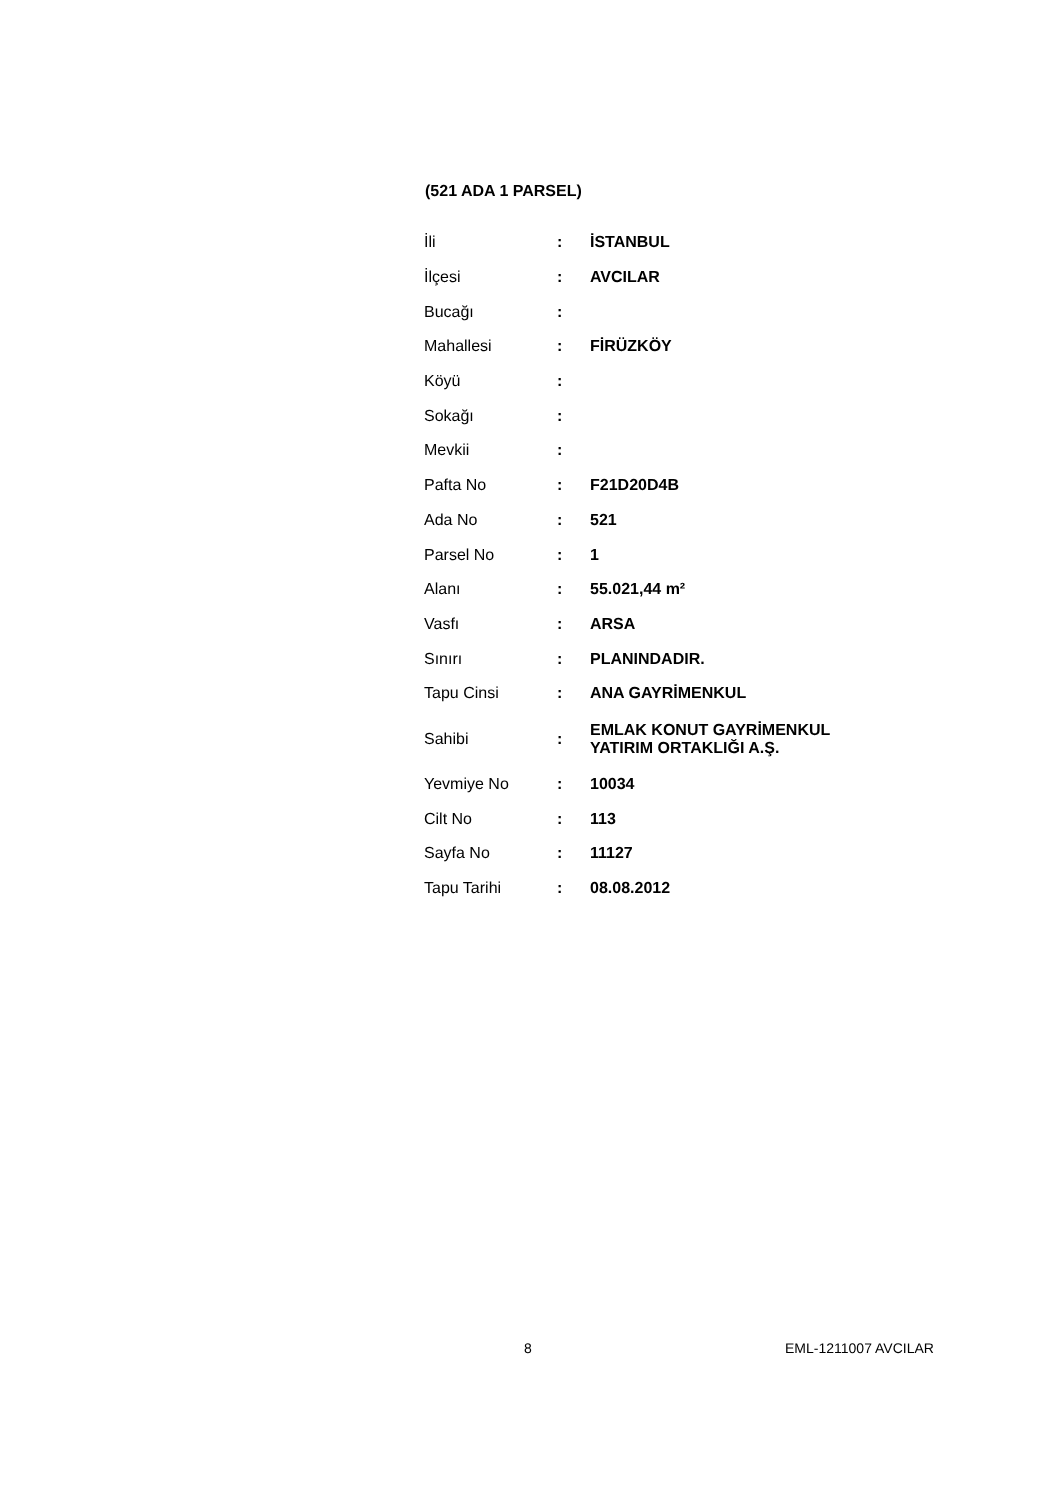(521 ADA 1 PARSEL)
| İli | : | İSTANBUL |
| İlçesi | : | AVCILAR |
| Bucağı | : | |
| Mahallesi | : | FİRÜZKÖY |
| Köyü | : | |
| Sokağı | : | |
| Mevkii | : | |
| Pafta No | : | F21D20D4B |
| Ada No | : | 521 |
| Parsel No | : | 1 |
| Alanı | : | 55.021,44 m² |
| Vasfı | : | ARSA |
| Sınırı | : | PLANINDADIR. |
| Tapu Cinsi | : | ANA GAYRİMENKUL |
| Sahibi | : | EMLAK KONUT GAYRİMENKUL YATIRIM ORTAKLIĞI A.Ş. |
| Yevmiye No | : | 10034 |
| Cilt No | : | 113 |
| Sayfa No | : | 11127 |
| Tapu Tarihi | : | 08.08.2012 |
8 EML-1211007 AVCILAR